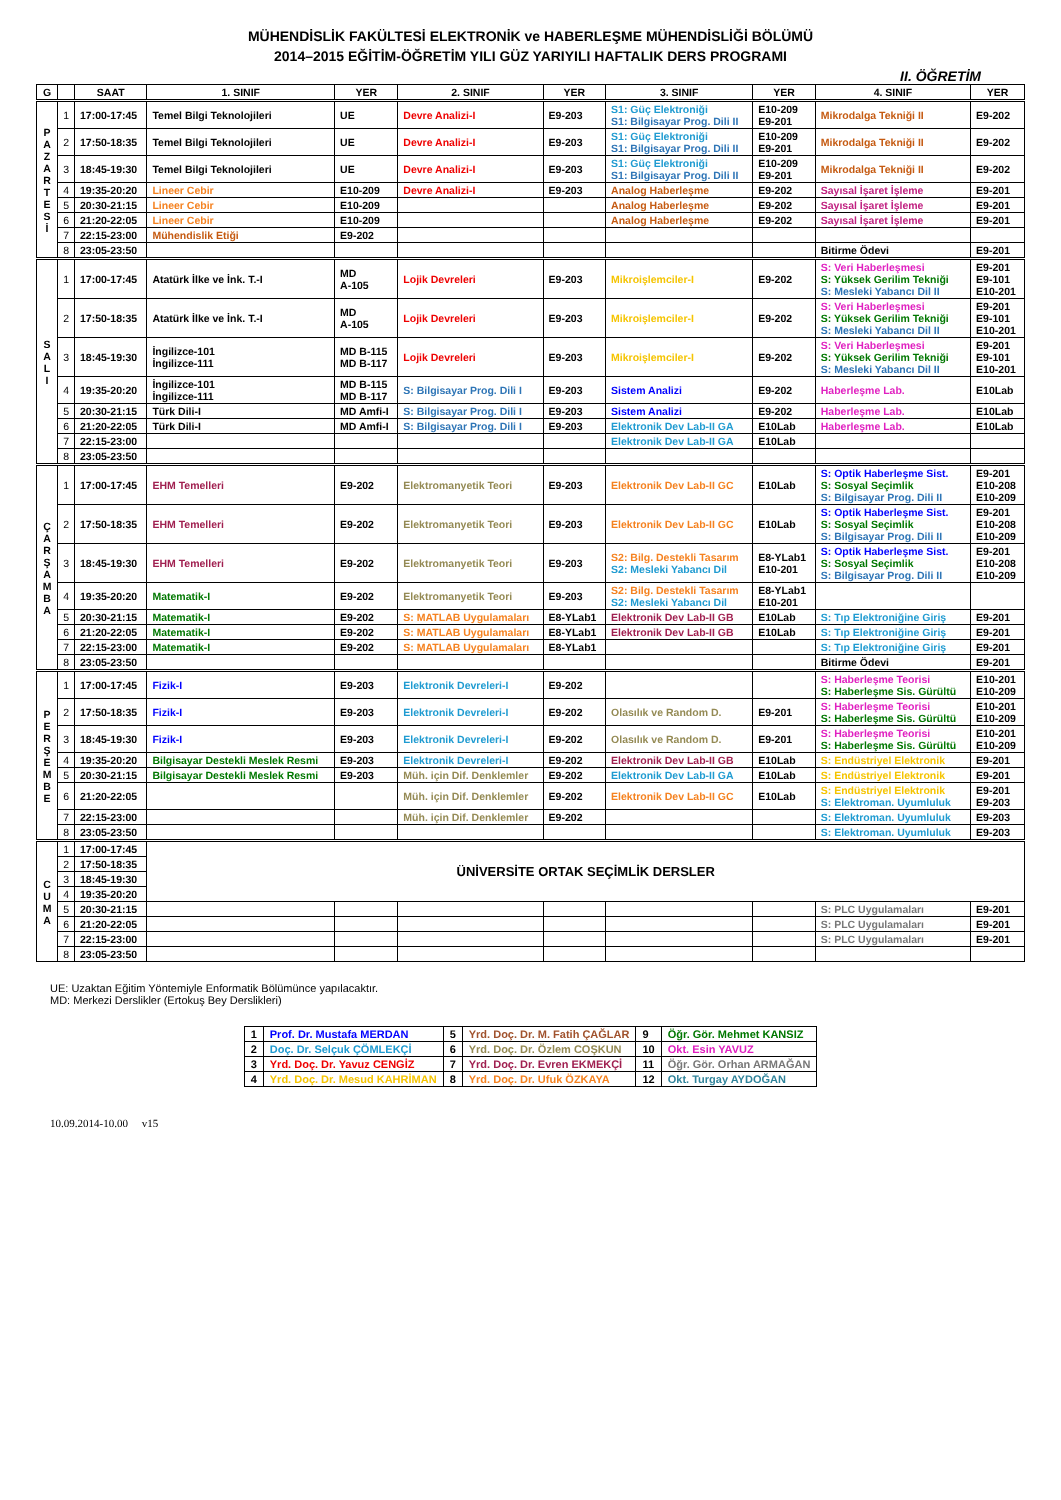MÜHENDİSLİK FAKÜLTESİ ELEKTRONİK ve HABERLEŞME MÜHENDİSLİĞİ BÖLÜMÜ
2014–2015 EĞİTİM-ÖĞRETİM YILI GÜZ YARIYILI HAFTALIK DERS PROGRAMI
II. ÖĞRETİM
| G | | SAAT | 1. SINIF | YER | 2. SINIF | YER | 3. SINIF | YER | 4. SINIF | YER |
| --- | --- | --- | --- | --- | --- | --- | --- | --- | --- | --- |
| P A Z A R T E S İ | 1 | 17:00-17:45 | Temel Bilgi Teknolojileri | UE | Devre Analizi-I | E9-203 | S1: Güç Elektroniği S1: Bilgisayar Prog. Dili II | E10-209 E9-201 | Mikrodalga Tekniği II | E9-202 |
| | 2 | 17:50-18:35 | Temel Bilgi Teknolojileri | UE | Devre Analizi-I | E9-203 | S1: Güç Elektroniği S1: Bilgisayar Prog. Dili II | E10-209 E9-201 | Mikrodalga Tekniği II | E9-202 |
| | 3 | 18:45-19:30 | Temel Bilgi Teknolojileri | UE | Devre Analizi-I | E9-203 | S1: Güç Elektroniği S1: Bilgisayar Prog. Dili II | E10-209 E9-201 | Mikrodalga Tekniği II | E9-202 |
| | 4 | 19:35-20:20 | Lineer Cebir | E10-209 | Devre Analizi-I | E9-203 | Analog Haberleşme | E9-202 | Sayısal İşaret İşleme | E9-201 |
| | 5 | 20:30-21:15 | Lineer Cebir | E10-209 | | | Analog Haberleşme | E9-202 | Sayısal İşaret İşleme | E9-201 |
| | 6 | 21:20-22:05 | Lineer Cebir | E10-209 | | | Analog Haberleşme | E9-202 | Sayısal İşaret İşleme | E9-201 |
| | 7 | 22:15-23:00 | Mühendislik Etiği | E9-202 | | | | | | |
| | 8 | 23:05-23:50 | | | | | | | Bitirme Ödevi | E9-201 |
| S A L I | 1 | 17:00-17:45 | Atatürk İlke ve İnk. T.-I | MD A-105 | Lojik Devreleri | E9-203 | Mikroişlemciler-I | E9-202 | S: Veri Haberleşmesi S: Yüksek Gerilim Tekniği S: Mesleki Yabancı Dil II | E9-201 E9-101 E10-201 |
| | 2 | 17:50-18:35 | Atatürk İlke ve İnk. T.-I | MD A-105 | Lojik Devreleri | E9-203 | Mikroişlemciler-I | E9-202 | S: Veri Haberleşmesi S: Yüksek Gerilim Tekniği S: Mesleki Yabancı Dil II | E9-201 E9-101 E10-201 |
| | 3 | 18:45-19:30 | İngilizce-101 İngilizce-111 | MD B-115 MD B-117 | Lojik Devreleri | E9-203 | Mikroişlemciler-I | E9-202 | S: Veri Haberleşmesi S: Yüksek Gerilim Tekniği S: Mesleki Yabancı Dil II | E9-201 E9-101 E10-201 |
| | 4 | 19:35-20:20 | İngilizce-101 İngilizce-111 | MD B-115 MD B-117 | S: Bilgisayar Prog. Dili I | E9-203 | Sistem Analizi | E9-202 | Haberleşme Lab. | E10Lab |
| | 5 | 20:30-21:15 | Türk Dili-I | MD Amfi-I | S: Bilgisayar Prog. Dili I | E9-203 | Sistem Analizi | E9-202 | Haberleşme Lab. | E10Lab |
| | 6 | 21:20-22:05 | Türk Dili-I | MD Amfi-I | S: Bilgisayar Prog. Dili I | E9-203 | Elektronik Dev Lab-II GA | E10Lab | Haberleşme Lab. | E10Lab |
| | 7 | 22:15-23:00 | | | | | Elektronik Dev Lab-II GA | E10Lab | | |
| | 8 | 23:05-23:50 | | | | | | | | |
| Ç A R Ş A M B A | 1 | 17:00-17:45 | EHM Temelleri | E9-202 | Elektromanyetik Teori | E9-203 | Elektronik Dev Lab-II GC | E10Lab | S: Optik Haberleşme Sist. S: Sosyal Seçimlik S: Bilgisayar Prog. Dili II | E9-201 E10-208 E10-209 |
| | 2 | 17:50-18:35 | EHM Temelleri | E9-202 | Elektromanyetik Teori | E9-203 | Elektronik Dev Lab-II GC | E10Lab | S: Optik Haberleşme Sist. S: Sosyal Seçimlik S: Bilgisayar Prog. Dili II | E9-201 E10-208 E10-209 |
| | 3 | 18:45-19:30 | EHM Temelleri | E9-202 | Elektromanyetik Teori | E9-203 | S2: Bilg. Destekli Tasarım S2: Mesleki Yabancı Dil | E8-YLab1 E10-201 | S: Optik Haberleşme Sist. S: Sosyal Seçimlik S: Bilgisayar Prog. Dili II | E9-201 E10-208 E10-209 |
| | 4 | 19:35-20:20 | Matematik-I | E9-202 | Elektromanyetik Teori | E9-203 | S2: Bilg. Destekli Tasarım S2: Mesleki Yabancı Dil | E8-YLab1 E10-201 | | |
| | 5 | 20:30-21:15 | Matematik-I | E9-202 | S: MATLAB Uygulamaları | E8-YLab1 | Elektronik Dev Lab-II GB | E10Lab | S: Tıp Elektroniğine Giriş | E9-201 |
| | 6 | 21:20-22:05 | Matematik-I | E9-202 | S: MATLAB Uygulamaları | E8-YLab1 | Elektronik Dev Lab-II GB | E10Lab | S: Tıp Elektroniğine Giriş | E9-201 |
| | 7 | 22:15-23:00 | Matematik-I | E9-202 | S: MATLAB Uygulamaları | E8-YLab1 | | | S: Tıp Elektroniğine Giriş | E9-201 |
| | 8 | 23:05-23:50 | | | | | | | Bitirme Ödevi | E9-201 |
| P E R Ş E M B E | 1 | 17:00-17:45 | Fizik-I | E9-203 | Elektronik Devreleri-I | E9-202 | | | S: Haberleşme Teorisi S: Haberleşme Sis. Gürültü | E10-201 E10-209 |
| | 2 | 17:50-18:35 | Fizik-I | E9-203 | Elektronik Devreleri-I | E9-202 | Olasılık ve Random D. | E9-201 | S: Haberleşme Teorisi S: Haberleşme Sis. Gürültü | E10-201 E10-209 |
| | 3 | 18:45-19:30 | Fizik-I | E9-203 | Elektronik Devreleri-I | E9-202 | Olasılık ve Random D. | E9-201 | S: Haberleşme Teorisi S: Haberleşme Sis. Gürültü | E10-201 E10-209 |
| | 4 | 19:35-20:20 | Bilgisayar Destekli Meslek Resmi | E9-203 | Elektronik Devreleri-I | E9-202 | Elektronik Dev Lab-II GB | E10Lab | S: Endüstriyel Elektronik | E9-201 |
| | 5 | 20:30-21:15 | Bilgisayar Destekli Meslek Resmi | E9-203 | Müh. için Dif. Denklemler | E9-202 | Elektronik Dev Lab-II GA | E10Lab | S: Endüstriyel Elektronik | E9-201 |
| | 6 | 21:20-22:05 | | | Müh. için Dif. Denklemler | E9-202 | Elektronik Dev Lab-II GC | E10Lab | S: Endüstriyel Elektronik S: Elektroman. Uyumluluk | E9-201 E9-203 |
| | 7 | 22:15-23:00 | | | Müh. için Dif. Denklemler | E9-202 | | | S: Elektroman. Uyumluluk | E9-203 |
| | 8 | 23:05-23:50 | | | | | | | S: Elektroman. Uyumluluk | E9-203 |
| C U M A | 1 | 17:00-17:45 | ÜNİVERSİTE ORTAK SEÇİMLİK DERSLER | | | | | | | |
| | 2 | 17:50-18:35 | | | | | | | | |
| | 3 | 18:45-19:30 | | | | | | | | |
| | 4 | 19:35-20:20 | | | | | | | | |
| | 5 | 20:30-21:15 | | | | | | | S: PLC Uygulamaları | E9-201 |
| | 6 | 21:20-22:05 | | | | | | | S: PLC Uygulamaları | E9-201 |
| | 7 | 22:15-23:00 | | | | | | | S: PLC Uygulamaları | E9-201 |
| | 8 | 23:05-23:50 | | | | | | | | |
UE: Uzaktan Eğitim Yöntemiyle Enformatik Bölümünce yapılacaktır.
MD: Merkezi Derslikler (Ertokuş Bey Derslikleri)
| 1 | Prof. Dr. Mustafa MERDAN | 5 | Yrd. Doç. Dr. M. Fatih ÇAĞLAR | 9 | Öğr. Gör. Mehmet KANSIZ |
| 2 | Doç. Dr. Selçuk ÇÖMLEKÇİ | 6 | Yrd. Doç. Dr. Özlem COŞKUN | 10 | Okt. Esin YAVUZ |
| 3 | Yrd. Doç. Dr. Yavuz CENGİZ | 7 | Yrd. Doç. Dr. Evren EKMEKÇİ | 11 | Öğr. Gör. Orhan ARMAĞAN |
| 4 | Yrd. Doç. Dr. Mesud KAHRİMAN | 8 | Yrd. Doç. Dr. Ufuk ÖZKAYA | 12 | Okt. Turgay AYDOĞAN |
10.09.2014-10.00 v15